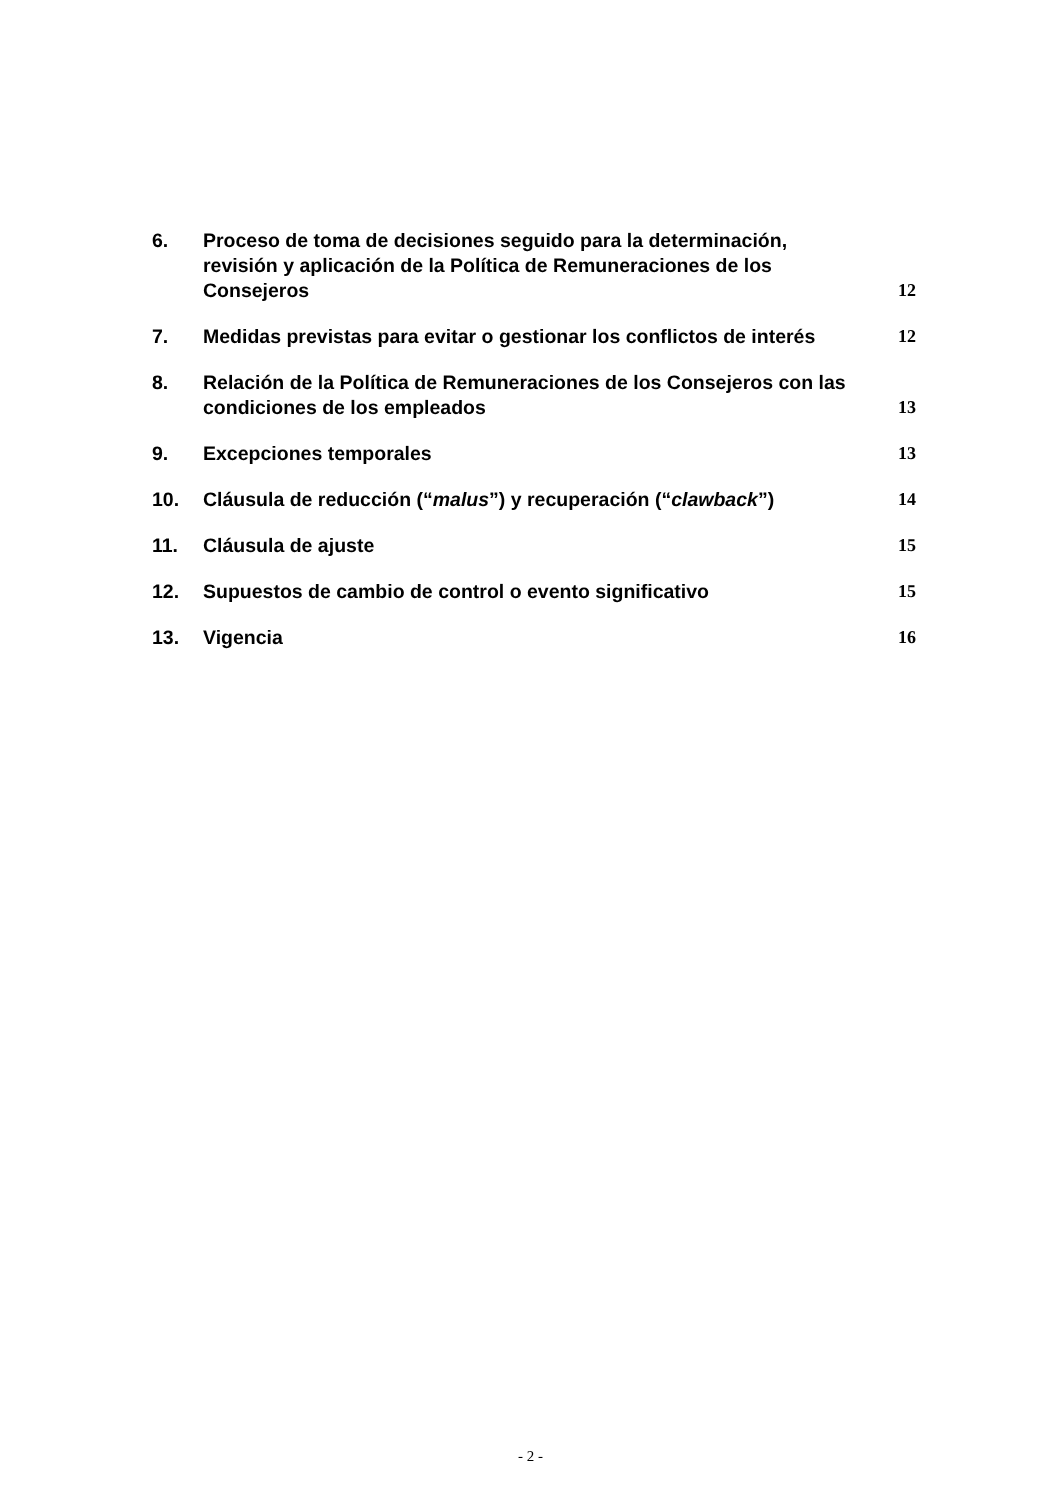6. Proceso de toma de decisiones seguido para la determinación, revisión y aplicación de la Política de Remuneraciones de los Consejeros 12
7. Medidas previstas para evitar o gestionar los conflictos de interés 12
8. Relación de la Política de Remuneraciones de los Consejeros con las condiciones de los empleados 13
9. Excepciones temporales 13
10. Cláusula de reducción (“malus”) y recuperación (“clawback”) 14
11. Cláusula de ajuste 15
12. Supuestos de cambio de control o evento significativo 15
13. Vigencia 16
- 2 -